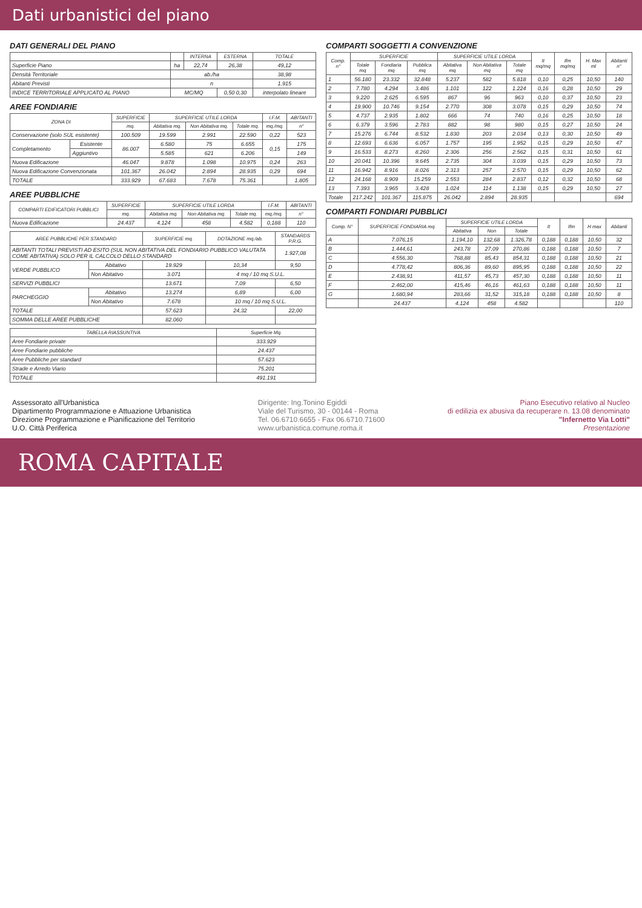Dati urbanistici del piano
DATI GENERALI DEL PIANO
| | | INTERNA | ESTERNA | TOTALE |
| --- | --- | --- | --- | --- |
| Superficie Piano | ha | 22,74 | 26,38 | 49,12 |
| Densità Territoriale | ab./ha | | | 38,98 |
| Abitanti Previsti | n | | | 1.915 |
| INDICE TERRITORIALE APPLICATO AL PIANO | MC/MQ | | 0,50 0,30 | interpolato lineare |
AREE FONDIARIE
| ZONA DI | | SUPERFICIE | SUPERFICIE UTILE LORDA | | | I.F.M. | ABITANTI |
| --- | --- | --- | --- | --- | --- | --- | --- |
| | | mq. | Abitativa mq. | Non Abitativa mq. | Totale mq. | mq./mq. | n° |
| Conservazione (solo SUL esistente) | | 100.509 | 19.599 | 2.991 | 22.590 | 0,22 | 523 |
| Completamento | Esistente | 86.007 | 6.580 | 75 | 6.655 | 0,15 | 175 |
| | Aggiuntivo | | 5.585 | 621 | 6.206 | | 149 |
| Nuova Edificazione | | 46.047 | 9.878 | 1.098 | 10.975 | 0,24 | 263 |
| Nuova Edificazione Convenzionata | | 101.367 | 26.042 | 2.894 | 28.935 | 0,29 | 694 |
| TOTALE | | 333.929 | 67.683 | 7.678 | 75.361 | | 1.805 |
AREE PUBBLICHE
| COMPARTI EDIFICATORI PUBBLICI | SUPERFICIE | SUPERFICIE UTILE LORDA | | | I.F.M. | ABITANTI |
| --- | --- | --- | --- | --- | --- | --- |
| | mq. | Abitativa mq. | Non Abitativa mq. | Totale mq. | mq./mq. | n° |
| Nuova Edificazione | 24.437 | 4.124 | 458 | 4.582 | 0,188 | 110 |
| AREE PUBBLICHE PER STANDARD | | SUPERFICIE mq. | DOTAZIONE mq./ab. | STANDARDS P.R.G. |
| --- | --- | --- | --- | --- |
| ABITANTI TOTALI PREVISTI AD ESITO (SUL NON ABITATIVA DEL FONDIARIO PUBBLICO VALUTATA COME ABITATIVA) SOLO PER IL CALCOLO DELLO STANDARD | | | | 1.927,08 |
| VERDE PUBBLICO | Abitativo | 19.929 | 10,34 | 9,50 |
| | Non Abitativo | 3.071 | 4 mq / 10 mq S.U.L. | |
| SERVIZI PUBBLICI | | 13.671 | 7,09 | 6,50 |
| PARCHEGGIO | Abitativo | 13.274 | 6,89 | 6,00 |
| | Non Abitativo | 7.678 | 10 mq / 10 mq S.U.L. | |
| TOTALE | | 57.623 | 24,32 | 22,00 |
| SOMMA DELLE AREE PUBBLICHE | | 82.060 | | |
| TABELLA RIASSUNTIVA | Superficie Mq. |
| --- | --- |
| Aree Fondiarie private | 333.929 |
| Aree Fondiarie pubbliche | 24.437 |
| Aree Pubbliche per standard | 57.623 |
| Strade e Arredo Viario | 75.201 |
| TOTALE | 491.191 |
COMPARTI SOGGETTI A CONVENZIONE
| Comp. n° | SUPERFICIE | | | SUPERFICIE UTILE LORDA | | | It mq/mq | Ifm mq/mq | H. Max ml | Abitanti n° |
| --- | --- | --- | --- | --- | --- | --- | --- | --- | --- | --- |
| | Totale mq | Fondiaria mq | Pubblica mq | Abitativa mq | Non Abitativa mq | Totale mq | | | | |
| 1 | 56.180 | 23.332 | 32.848 | 5.237 | 582 | 5.818 | 0,10 | 0,25 | 10,50 | 140 |
| 2 | 7.780 | 4.294 | 3.486 | 1.101 | 122 | 1.224 | 0,16 | 0,28 | 10,50 | 29 |
| 3 | 9.220 | 2.625 | 6.595 | 867 | 96 | 963 | 0,10 | 0,37 | 10,50 | 23 |
| 4 | 19.900 | 10.746 | 9.154 | 2.770 | 308 | 3.078 | 0,15 | 0,29 | 10,50 | 74 |
| 5 | 4.737 | 2.935 | 1.802 | 666 | 74 | 740 | 0,16 | 0,25 | 10,50 | 18 |
| 6 | 6.379 | 3.596 | 2.783 | 882 | 98 | 980 | 0,15 | 0,27 | 10,50 | 24 |
| 7 | 15.276 | 6.744 | 8.532 | 1.830 | 203 | 2.034 | 0,13 | 0,30 | 10,50 | 49 |
| 8 | 12.693 | 6.636 | 6.057 | 1.757 | 195 | 1.952 | 0,15 | 0,29 | 10,50 | 47 |
| 9 | 16.533 | 8.273 | 8.260 | 2.306 | 256 | 2.562 | 0,15 | 0,31 | 10,50 | 61 |
| 10 | 20.041 | 10.396 | 9.645 | 2.735 | 304 | 3.039 | 0,15 | 0,29 | 10,50 | 73 |
| 11 | 16.942 | 8.916 | 8.026 | 2.313 | 257 | 2.570 | 0,15 | 0,29 | 10,50 | 62 |
| 12 | 24.168 | 8.909 | 15.259 | 2.553 | 284 | 2.837 | 0,12 | 0,32 | 10,50 | 68 |
| 13 | 7.393 | 3.965 | 3.428 | 1.024 | 114 | 1.138 | 0,15 | 0,29 | 10,50 | 27 |
| Totale | 217.242 | 101.367 | 115.875 | 26.042 | 2.894 | 28.935 | | | | 694 |
COMPARTI FONDIARI PUBBLICI
| Comp. N° | SUPERFICIE FONDIARIA mq | SUPERFICIE UTILE LORDA | | | It | Ifm | H max | Abitanti |
| --- | --- | --- | --- | --- | --- | --- | --- | --- |
| | | Abitativa | Non | Totale | | | | |
| A | 7.076,15 | 1.194,10 | 132,68 | 1.326,78 | 0,188 | 0,188 | 10,50 | 32 |
| B | 1.444,61 | 243,78 | 27,09 | 270,86 | 0,188 | 0,188 | 10,50 | 7 |
| C | 4.556,30 | 768,88 | 85,43 | 854,31 | 0,188 | 0,188 | 10,50 | 21 |
| D | 4.778,42 | 806,36 | 89,60 | 895,95 | 0,188 | 0,188 | 10,50 | 22 |
| E | 2.438,91 | 411,57 | 45,73 | 457,30 | 0,188 | 0,188 | 10,50 | 11 |
| F | 2.462,00 | 415,46 | 46,16 | 461,63 | 0,188 | 0,188 | 10,50 | 11 |
| G | 1.680,94 | 283,66 | 31,52 | 315,18 | 0,188 | 0,188 | 10,50 | 8 |
| | 24.437 | 4.124 | 458 | 4.582 | | | | 110 |
Assessorato all'Urbanistica
Dipartimento Programmazione e Attuazione Urbanistica
Direzione Programmazione e Pianificazione del Territorio
U.O. Città Periferica
Dirigente: Ing.Tonino Egiddi
Viale del Turismo, 30 - 00144 - Roma
Tel. 06.6710.6655 - Fax 06.6710.71600
www.urbanistica.comune.roma.it
Piano Esecutivo relativo al Nucleo
di edilizia ex abusiva da recuperare n. 13.08 denominato
"Infernetto Via Lotti"
Presentazione
ROMA CAPITALE